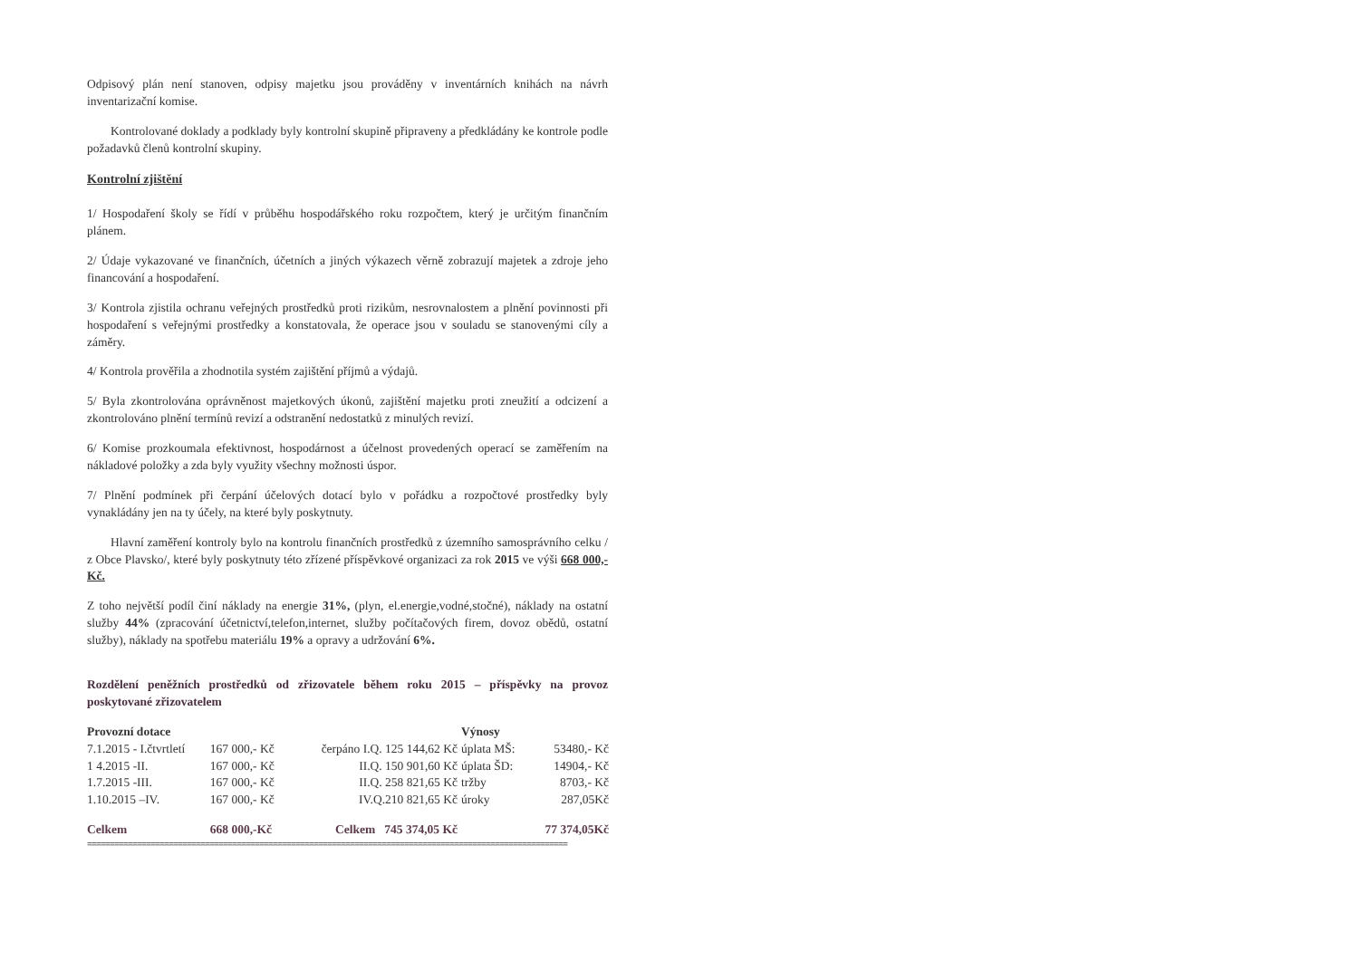Odpisový plán není stanoven, odpisy majetku jsou prováděny v inventárních knihách na návrh inventarizační komise.
Kontrolované doklady a podklady byly kontrolní skupině připraveny a předkládány ke kontrole podle požadavků členů kontrolní skupiny.
Kontrolní zjištění
1/ Hospodaření školy se řídí v průběhu hospodářského roku rozpočtem, který je určitým finančním plánem.
2/ Údaje vykazované ve finančních, účetních a jiných výkazech věrně zobrazují majetek a zdroje jeho financování a hospodaření.
3/ Kontrola zjistila ochranu veřejných prostředků proti rizikům, nesrovnalostem a plnění povinnosti při hospodaření s veřejnými prostředky a konstatovala, že operace jsou v souladu se stanovenými cíly a záměry.
4/ Kontrola prověřila a zhodnotila systém zajištění příjmů a výdajů.
5/ Byla zkontrolována oprávněnost majetkových úkonů, zajištění majetku proti zneužití a odcizení a zkontrolováno plnění termínů revizí a odstranění nedostatků z minulých revizí.
6/ Komise prozkoumala efektivnost, hospodárnost a účelnost provedených operací se zaměřením na nákladové položky a zda byly využity všechny možnosti úspor.
7/ Plnění podmínek při čerpání účelových dotací bylo v pořádku a rozpočtové prostředky byly vynakládány jen na ty účely, na které byly poskytnuty.
Hlavní zaměření kontroly bylo na kontrolu finančních prostředků z územního samosprávního celku / z Obce Plavsko/, které byly poskytnuty této zřízené příspěvkové organizaci za rok 2015 ve výši 668 000,- Kč.
Z toho největší podíl činí náklady na energie 31%, (plyn, el.energie,vodné,stočné), náklady na ostatní služby 44% (zpracování účetnictví,telefon,internet, služby počítačových firem, dovoz obědů, ostatní služby), náklady na spotřebu materiálu 19% a opravy a udržování 6%.
Rozdělení peněžních prostředků od zřizovatele během roku 2015 – příspěvky na provoz poskytované zřizovatelem
| Provozní dotace | | | Výnosy | |
| --- | --- | --- | --- | --- |
| 7.1.2015 - I.čtvrtletí | 167 000,- Kč | čerpáno I.Q. 125 144,62 Kč | úplata MŠ: | 53480,- Kč |
| 1 4.2015 -II. | 167 000,- Kč | II.Q. 150 901,60 Kč | úplata ŠD: | 14904,- Kč |
| 1.7.2015 -III. | 167 000,- Kč | II.Q. 258 821,65 Kč | tržby | 8703,- Kč |
| 1.10.2015 –IV. | 167 000,- Kč | IV.Q.210 821,65 Kč | úroky | 287,05Kč |
| Celkem | 668 000,-Kč | Celkem 745 374,05 Kč | | 77 374,05Kč |
==========================================================================================================